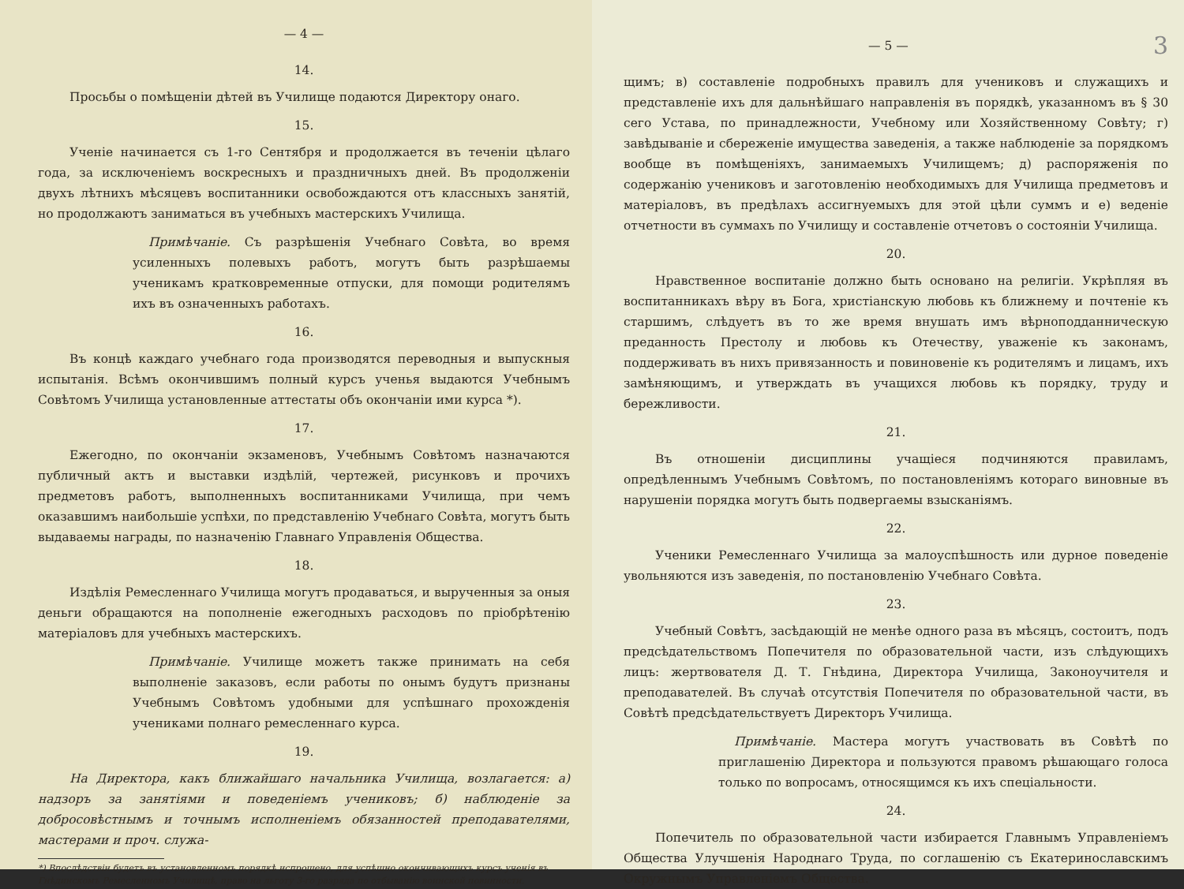— 4 —
14.
Просьбы о помѣщеніи дѣтей въ Училище подаются Директору онаго.
15.
Ученіе начинается съ 1-го Сентября и продолжается въ теченіи цѣлаго года, за исключеніемъ воскресныхъ и праздничныхъ дней. Въ продолженіи двухъ лѣтнихъ мѣсяцевъ воспитанники освобождаются отъ классныхъ занятій, но продолжаютъ заниматься въ учебныхъ мастерскихъ Училища.
Примѣчаніе. Съ разрѣшенія Учебнаго Совѣта, во время усиленныхъ полевыхъ работъ, могутъ быть разрѣшаемы ученикамъ кратковременные отпуски, для помощи родителямъ ихъ въ означенныхъ работахъ.
16.
Въ концѣ каждаго учебнаго года производятся переводныя и выпускныя испытанія. Всѣмъ окончившимъ полный курсъ ученья выдаются Учебнымъ Совѣтомъ Училища установленные аттестаты объ окончаніи ими курса *).
17.
Ежегодно, по окончаніи экзаменовъ, Учебнымъ Совѣтомъ назначаются публичный актъ и выставки издѣлій, чертежей, рисунковъ и прочихъ предметовъ работъ, выполненныхъ воспитанниками Училища, при чемъ оказавшимъ наибольшіе успѣхи, по представленію Учебнаго Совѣта, могутъ быть выдаваемы награды, по назначенію Главнаго Управленія Общества.
18.
Издѣлія Ремесленнаго Училища могутъ продаваться, и вырученныя за оныя деньги обращаются на пополненіе ежегодныхъ расходовъ по пріобрѣтенію матеріаловъ для учебныхъ мастерскихъ.
Примѣчаніе. Училище можетъ также принимать на себя выполненіе заказовъ, если работы по онымъ будутъ признаны Учебнымъ Совѣтомъ удобными для успѣшнаго прохожденія учениками полнаго ремесленнаго курса.
19.
На Директора, какъ ближайшаго начальника Училища, возлагается: а) надзоръ за занятіями и поведеніемъ учениковъ; б) наблюденіе за добросовѣстнымъ и точнымъ исполненіемъ обязанностей преподавателями, мастерами и проч. служа-
*) Впослѣдствіи будетъ въ установленномъ порядкѣ испрошено, для успѣшно окончивающихъ курсъ ученія въ Гнѣдинскомъ Ремесленномъ Училищѣ, право на льготу 3-го разряда по отбыванію воинской повинности.
3 — 5 —
щимъ; в) составленіе подробныхъ правилъ для учениковъ и служащихъ и представленіе ихъ для дальнѣйшаго направленія въ порядкѣ, указанномъ въ § 30 сего Устава, по принадлежности, Учебному или Хозяйственному Совѣту; г) завѣдываніе и сбереженіе имущества заведенія, а также наблюденіе за порядкомъ вообще въ помѣщеніяхъ, занимаемыхъ Училищемъ; д) распоряженія по содержанію учениковъ и заготовленію необходимыхъ для Училища предметовъ и матеріаловъ, въ предѣлахъ ассигнуемыхъ для этой цѣли суммъ и е) веденіе отчетности въ суммахъ по Училищу и составленіе отчетовъ о состояніи Училища.
20.
Нравственное воспитаніе должно быть основано на религіи. Укрѣпляя въ воспитанникахъ вѣру въ Бога, христіанскую любовь къ ближнему и почтеніе къ старшимъ, слѣдуетъ въ то же время внушать имъ вѣрноподданническую преданность Престолу и любовь къ Отечеству, уваженіе къ законамъ, поддерживать въ нихъ привязанность и повиновеніе къ родителямъ и лицамъ, ихъ замѣняющимъ, и утверждать въ учащихся любовь къ порядку, труду и бережливости.
21.
Въ отношеніи дисциплины учащіеся подчиняются правиламъ, опредѣленнымъ Учебнымъ Совѣтомъ, по постановленіямъ котораго виновные въ нарушеніи порядка могутъ быть подвергаемы взысканіямъ.
22.
Ученики Ремесленнаго Училища за малоуспѣшность или дурное поведеніе увольняются изъ заведенія, по постановленію Учебнаго Совѣта.
23.
Учебный Совѣтъ, засѣдающій не менѣе одного раза въ мѣсяцъ, состоитъ, подъ предсѣдательствомъ Попечителя по образовательной части, изъ слѣдующихъ лицъ: жертвователя Д. Т. Гнѣдина, Директора Училища, Законоучителя и преподавателей. Въ случаѣ отсутствія Попечителя по образовательной части, въ Совѣтѣ предсѣдательствуетъ Директоръ Училища.
Примѣчаніе. Мастера могутъ участвовать въ Совѣтѣ по приглашенію Директора и пользуются правомъ рѣшающаго голоса только по вопросамъ, относящимся къ ихъ спеціальности.
24.
Попечитель по образовательной части избирается Главнымъ Управленіемъ Общества Улучшенія Народнаго Труда, по соглашенію съ Екатеринославскимъ Окружнымъ Управленіемъ Общества.